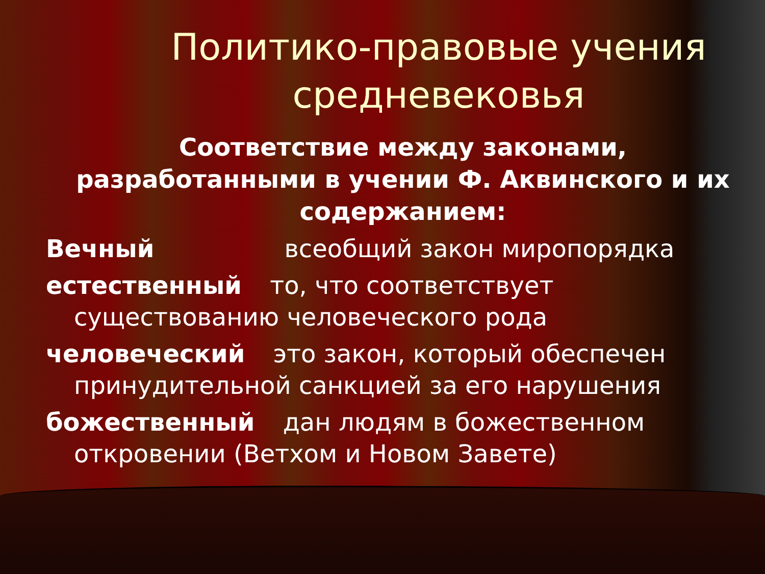Политико-правовые учения средневековья
Соответствие между законами, разработанными в учении Ф. Аквинского и их содержанием:
Вечный всеобщий закон миропорядка
естественный то, что соответствует существованию человеческого рода
человеческий это закон, который обеспечен принудительной санкцией за его нарушения
божественный дан людям в божественном откровении (Ветхом и Новом Завете)